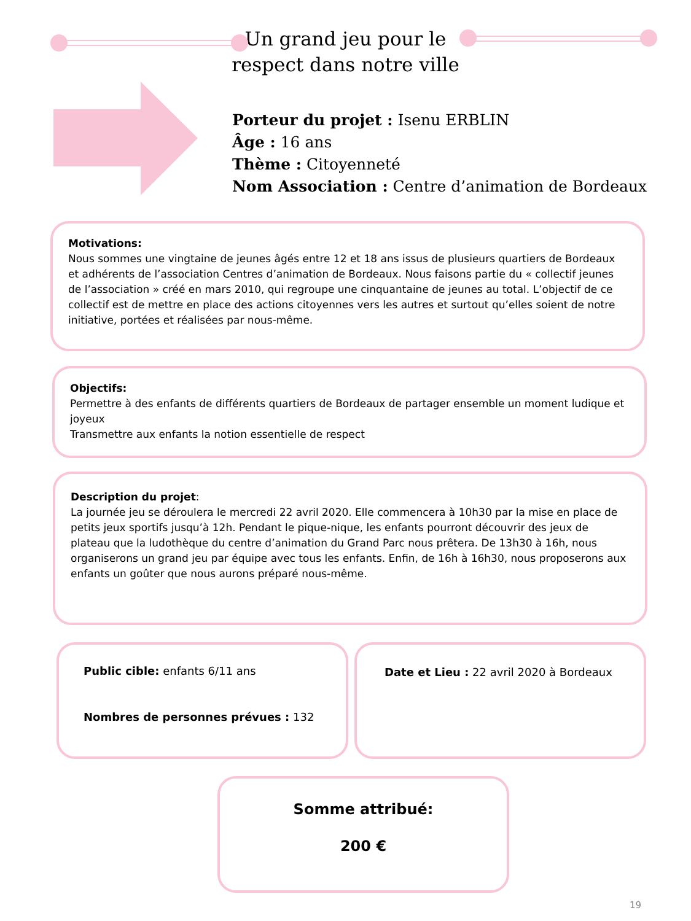Un grand jeu pour le
respect dans notre ville
Porteur du projet : Isenu ERBLIN
Âge : 16 ans
Thème : Citoyenneté
Nom Association : Centre d’animation de Bordeaux
Motivations:
Nous sommes une vingtaine de jeunes âgés entre 12 et 18 ans issus de plusieurs quartiers de Bordeaux et adhérents de l’association Centres d’animation de Bordeaux. Nous faisons partie du « collectif jeunes de l’association » créé en mars 2010, qui regroupe une cinquantaine de jeunes au total. L’objectif de ce collectif est de mettre en place des actions citoyennes vers les autres et surtout qu’elles soient de notre initiative, portées et réalisées par nous-même.
Objectifs:
Permettre à des enfants de différents quartiers de Bordeaux de partager ensemble un moment ludique et joyeux
Transmettre aux enfants la notion essentielle de respect
Description du projet:
La journée jeu se déroulera le mercredi 22 avril 2020. Elle commencera à 10h30 par la mise en place de petits jeux sportifs jusqu’à 12h. Pendant le pique-nique, les enfants pourront découvrir des jeux de plateau que la ludothèque du centre d’animation du Grand Parc nous prêtera. De 13h30 à 16h, nous organiserons un grand jeu par équipe avec tous les enfants. Enfin, de 16h à 16h30, nous proposerons aux enfants un goûter que nous aurons préparé nous-même.
Public cible: enfants 6/11 ans
Nombres de personnes prévues : 132
Date et Lieu : 22 avril 2020 à Bordeaux
Somme attribué:
200 €
19